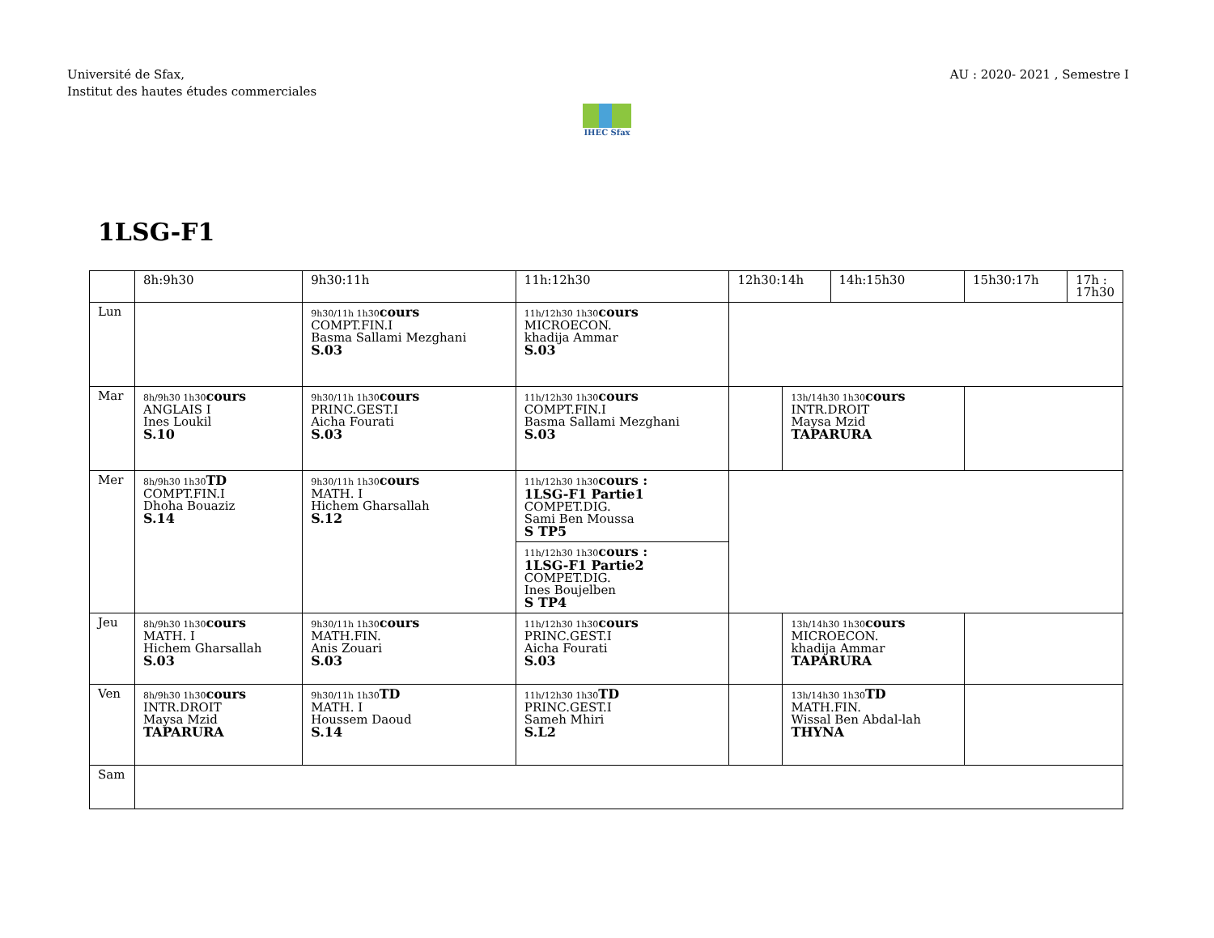Université de Sfax,
Institut des hautes études commerciales
AU : 2020- 2021 , Semestre I
IHEC Sfax
1LSG-F1
| | 8h:9h30 | 9h30:11h | 11h:12h30 | 12h30:14h | | 14h:15h30 | 15h30:17h | 17h : 17h30 |
| --- | --- | --- | --- | --- | --- | --- | --- | --- |
| Lun | | 9h30/11h 1h30 cours COMPT.FIN.I Basma Sallami Mezghani S.03 | 11h/12h30 1h30 cours MICROECON. khadija Ammar S.03 | | | | | |
| Mar | 8h/9h30 1h30 cours ANGLAIS I Ines Loukil S.10 | 9h30/11h 1h30 cours PRINC.GEST.I Aicha Fourati S.03 | 11h/12h30 1h30 cours COMPT.FIN.I Basma Sallami Mezghani S.03 | | 13h/14h30 1h30 cours INTR.DROIT Maysa Mzid TAPARURA | | | |
| Mer | 8h/9h30 1h30 TD COMPT.FIN.I Dhoha Bouaziz S.14 | 9h30/11h 1h30 cours MATH. I Hichem Gharsallah S.12 | 11h/12h30 1h30 cours : 1LSG-F1 Partie1 COMPET.DIG. Sami Ben Moussa S TP5 | | | | | |
| | | | 11h/12h30 1h30 cours : 1LSG-F1 Partie2 COMPET.DIG. Ines Boujelben S TP4 | | | | | |
| Jeu | 8h/9h30 1h30 cours MATH. I Hichem Gharsallah S.03 | 9h30/11h 1h30 cours MATH.FIN. Anis Zouari S.03 | 11h/12h30 1h30 cours PRINC.GEST.I Aicha Fourati S.03 | | 13h/14h30 1h30 cours MICROECON. khadija Ammar TAPARURA | | | |
| Ven | 8h/9h30 1h30 cours INTR.DROIT Maysa Mzid TAPARURA | 9h30/11h 1h30 TD MATH. I Houssem Daoud S.14 | 11h/12h30 1h30 TD PRINC.GEST.I Sameh Mhiri S.L2 | | 13h/14h30 1h30 TD MATH.FIN. Wissal Ben Abdal-lah THYNA | | | |
| Sam | | | | | | | | |